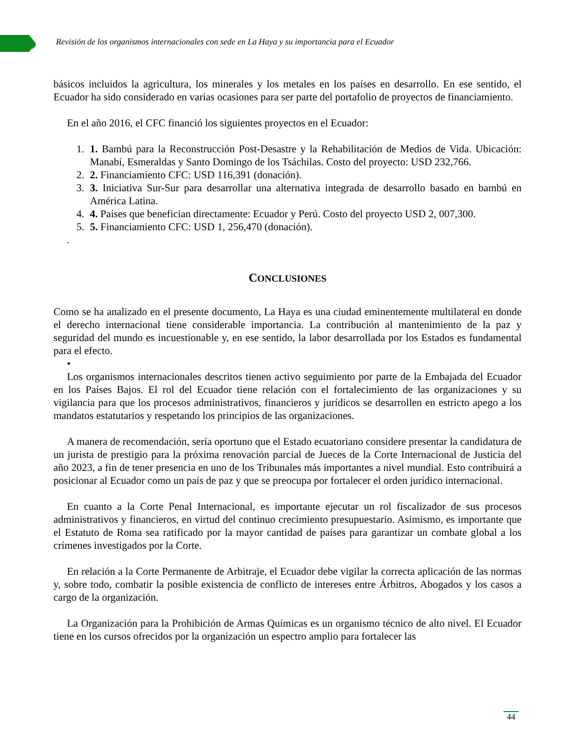›
Revisión de los organismos internacionales con sede en La Haya y su importancia para el Ecuador
básicos incluidos la agricultura, los minerales y los metales en los países en desarrollo. En ese sentido, el Ecuador ha sido considerado en varias ocasiones para ser parte del portafolio de proyectos de financiamiento.
En el año 2016, el CFC financió los siguientes proyectos en el Ecuador:
1. 1. Bambú para la Reconstrucción Post-Desastre y la Rehabilitación de Medios de Vida. Ubicación: Manabí, Esmeraldas y Santo Domingo de los Tsáchilas. Costo del proyecto: USD 232,766.
2. 2. Financiamiento CFC: USD 116,391 (donación).
3. 3. Iniciativa Sur-Sur para desarrollar una alternativa integrada de desarrollo basado en bambú en América Latina.
4. 4. Países que benefician directamente: Ecuador y Perú. Costo del proyecto USD 2, 007,300.
5. 5. Financiamiento CFC: USD 1, 256,470 (donación).
.
CONCLUSIONES
Como se ha analizado en el presente documento, La Haya es una ciudad eminentemente multilateral en donde el derecho internacional tiene considerable importancia. La contribución al mantenimiento de la paz y seguridad del mundo es incuestionable y, en ese sentido, la labor desarrollada por los Estados es fundamental para el efecto.
•
Los organismos internacionales descritos tienen activo seguimiento por parte de la Embajada del Ecuador en los Países Bajos. El rol del Ecuador tiene relación con el fortalecimiento de las organizaciones y su vigilancia para que los procesos administrativos, financieros y jurídicos se desarrollen en estricto apego a los mandatos estatutarios y respetando los principios de las organizaciones.
A manera de recomendación, sería oportuno que el Estado ecuatoriano considere presentar la candidatura de un jurista de prestigio para la próxima renovación parcial de Jueces de la Corte Internacional de Justicia del año 2023, a fin de tener presencia en uno de los Tribunales más importantes a nivel mundial. Esto contribuirá a posicionar al Ecuador como un país de paz y que se preocupa por fortalecer el orden jurídico internacional.
En cuanto a la Corte Penal Internacional, es importante ejecutar un rol fiscalizador de sus procesos administrativos y financieros, en virtud del continuo crecimiento presupuestario. Asimismo, es importante que el Estatuto de Roma sea ratificado por la mayor cantidad de países para garantizar un combate global a los crímenes investigados por la Corte.
En relación a la Corte Permanente de Arbitraje, el Ecuador debe vigilar la correcta aplicación de las normas y, sobre todo, combatir la posible existencia de conflicto de intereses entre Árbitros, Abogados y los casos a cargo de la organización.
La Organización para la Prohibición de Armas Químicas es un organismo técnico de alto nivel. El Ecuador tiene en los cursos ofrecidos por la organización un espectro amplio para fortalecer las
44